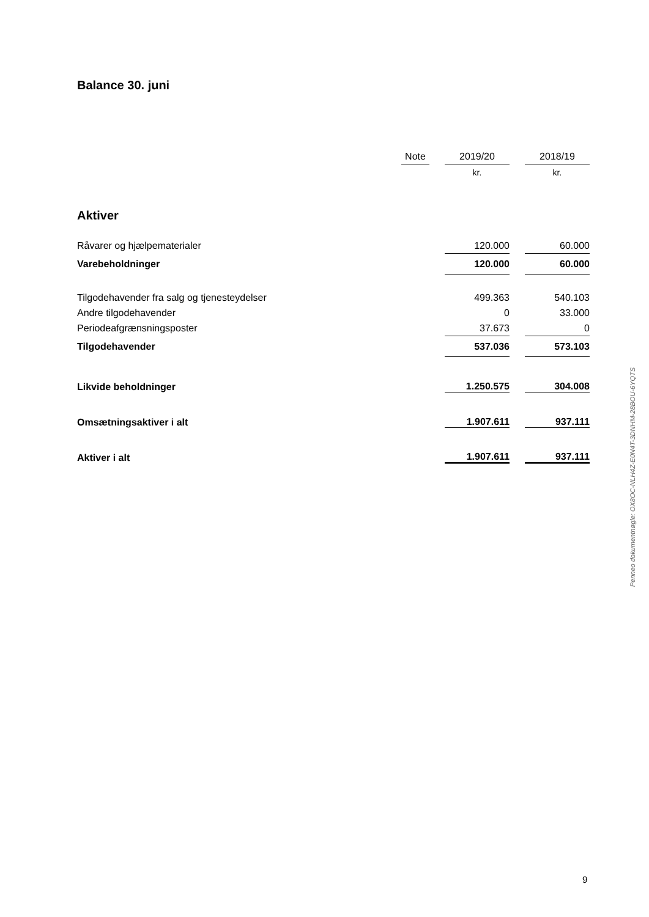Balance 30. juni
| | Note | | 2019/20 | | 2018/19 |
| --- | --- | --- | --- | --- | --- |
| | | | kr. | | kr. |
| Aktiver | | | | | |
| Råvarer og hjælpematerialer | | | 120.000 | | 60.000 |
| Varebeholdninger | | | 120.000 | | 60.000 |
| Tilgodehavender fra salg og tjenesteydelser | | | 499.363 | | 540.103 |
| Andre tilgodehavender | | | 0 | | 33.000 |
| Periodeafgrænsningsposter | | | 37.673 | | 0 |
| Tilgodehavender | | | 537.036 | | 573.103 |
| Likvide beholdninger | | | 1.250.575 | | 304.008 |
| Omsætningsaktiver i alt | | | 1.907.611 | | 937.111 |
| Aktiver i alt | | | 1.907.611 | | 937.111 |
Penneo dokumentnøgle: OX8OC-NLH4Z-E0N4T-3DNHM-28BOU-6YQTS
9